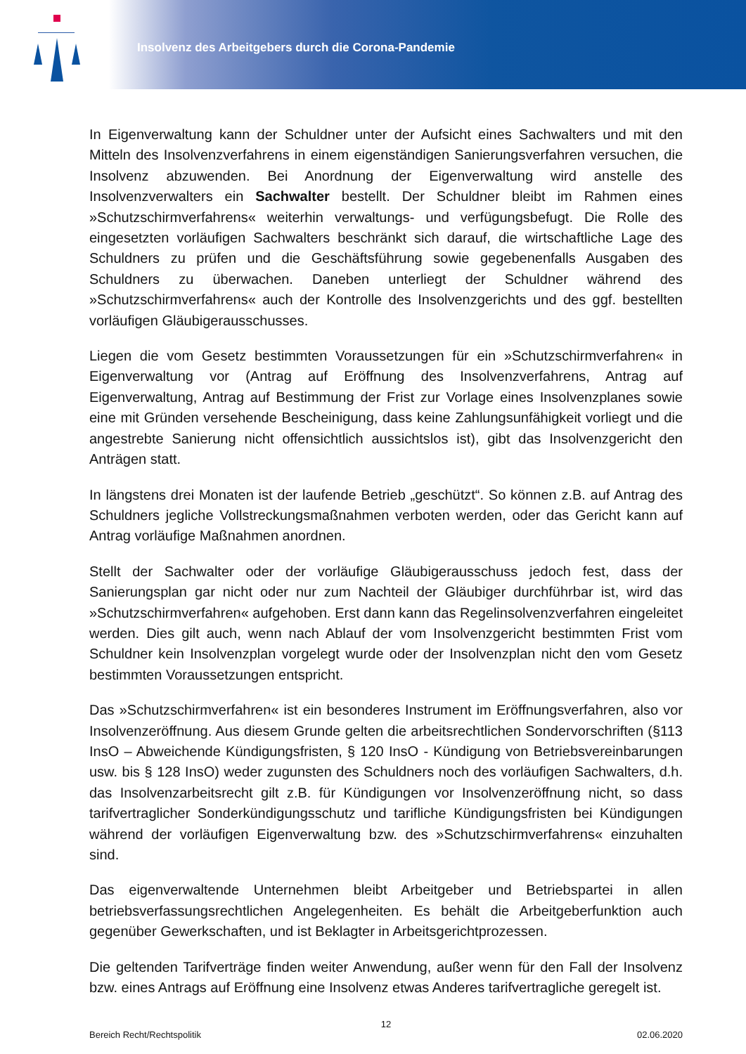Insolvenz des Arbeitgebers durch die Corona-Pandemie
In Eigenverwaltung kann der Schuldner unter der Aufsicht eines Sachwalters und mit den Mitteln des Insolvenzverfahrens in einem eigenständigen Sanierungsverfahren versuchen, die Insolvenz abzuwenden. Bei Anordnung der Eigenverwaltung wird anstelle des Insolvenzverwalters ein Sachwalter bestellt. Der Schuldner bleibt im Rahmen eines »Schutzschirmverfahrens« weiterhin verwaltungs- und verfügungsbefugt. Die Rolle des eingesetzten vorläufigen Sachwalters beschränkt sich darauf, die wirtschaftliche Lage des Schuldners zu prüfen und die Geschäftsführung sowie gegebenenfalls Ausgaben des Schuldners zu überwachen. Daneben unterliegt der Schuldner während des »Schutzschirmverfahrens« auch der Kontrolle des Insolvenzgerichts und des ggf. bestellten vorläufigen Gläubigerausschusses.
Liegen die vom Gesetz bestimmten Voraussetzungen für ein »Schutzschirmverfahren« in Eigenverwaltung vor (Antrag auf Eröffnung des Insolvenzverfahrens, Antrag auf Eigenverwaltung, Antrag auf Bestimmung der Frist zur Vorlage eines Insolvenzplanes sowie eine mit Gründen versehende Bescheinigung, dass keine Zahlungsunfähigkeit vorliegt und die angestrebte Sanierung nicht offensichtlich aussichtslos ist), gibt das Insolvenzgericht den Anträgen statt.
In längstens drei Monaten ist der laufende Betrieb „geschützt“. So können z.B. auf Antrag des Schuldners jegliche Vollstreckungsmaßnahmen verboten werden, oder das Gericht kann auf Antrag vorläufige Maßnahmen anordnen.
Stellt der Sachwalter oder der vorläufige Gläubigerausschuss jedoch fest, dass der Sanierungsplan gar nicht oder nur zum Nachteil der Gläubiger durchführbar ist, wird das »Schutzschirmverfahren« aufgehoben. Erst dann kann das Regelinsolvenzverfahren eingeleitet werden. Dies gilt auch, wenn nach Ablauf der vom Insolvenzgericht bestimmten Frist vom Schuldner kein Insolvenzplan vorgelegt wurde oder der Insolvenzplan nicht den vom Gesetz bestimmten Voraussetzungen entspricht.
Das »Schutzschirmverfahren« ist ein besonderes Instrument im Eröffnungsverfahren, also vor Insolvenzeröffnung. Aus diesem Grunde gelten die arbeitsrechtlichen Sondervorschriften (§113 InsO – Abweichende Kündigungsfristen, § 120 InsO - Kündigung von Betriebsvereinbarungen usw. bis § 128 InsO) weder zugunsten des Schuldners noch des vorläufigen Sachwalters, d.h. das Insolvenzarbeitsrecht gilt z.B. für Kündigungen vor Insolvenzeröffnung nicht, so dass tarifvertraglicher Sonderkündigungsschutz und tarifliche Kündigungsfristen bei Kündigungen während der vorläufigen Eigenverwaltung bzw. des »Schutzschirmverfahrens« einzuhalten sind.
Das eigenverwaltende Unternehmen bleibt Arbeitgeber und Betriebspartei in allen betriebsverfassungsrechtlichen Angelegenheiten. Es behält die Arbeitgeberfunktion auch gegenüber Gewerkschaften, und ist Beklagter in Arbeitsgerichtprozessen.
Die geltenden Tarifverträge finden weiter Anwendung, außer wenn für den Fall der Insolvenz bzw. eines Antrags auf Eröffnung eine Insolvenz etwas Anderes tarifvertragliche geregelt ist.
12
Bereich Recht/Rechtspolitik 02.06.2020